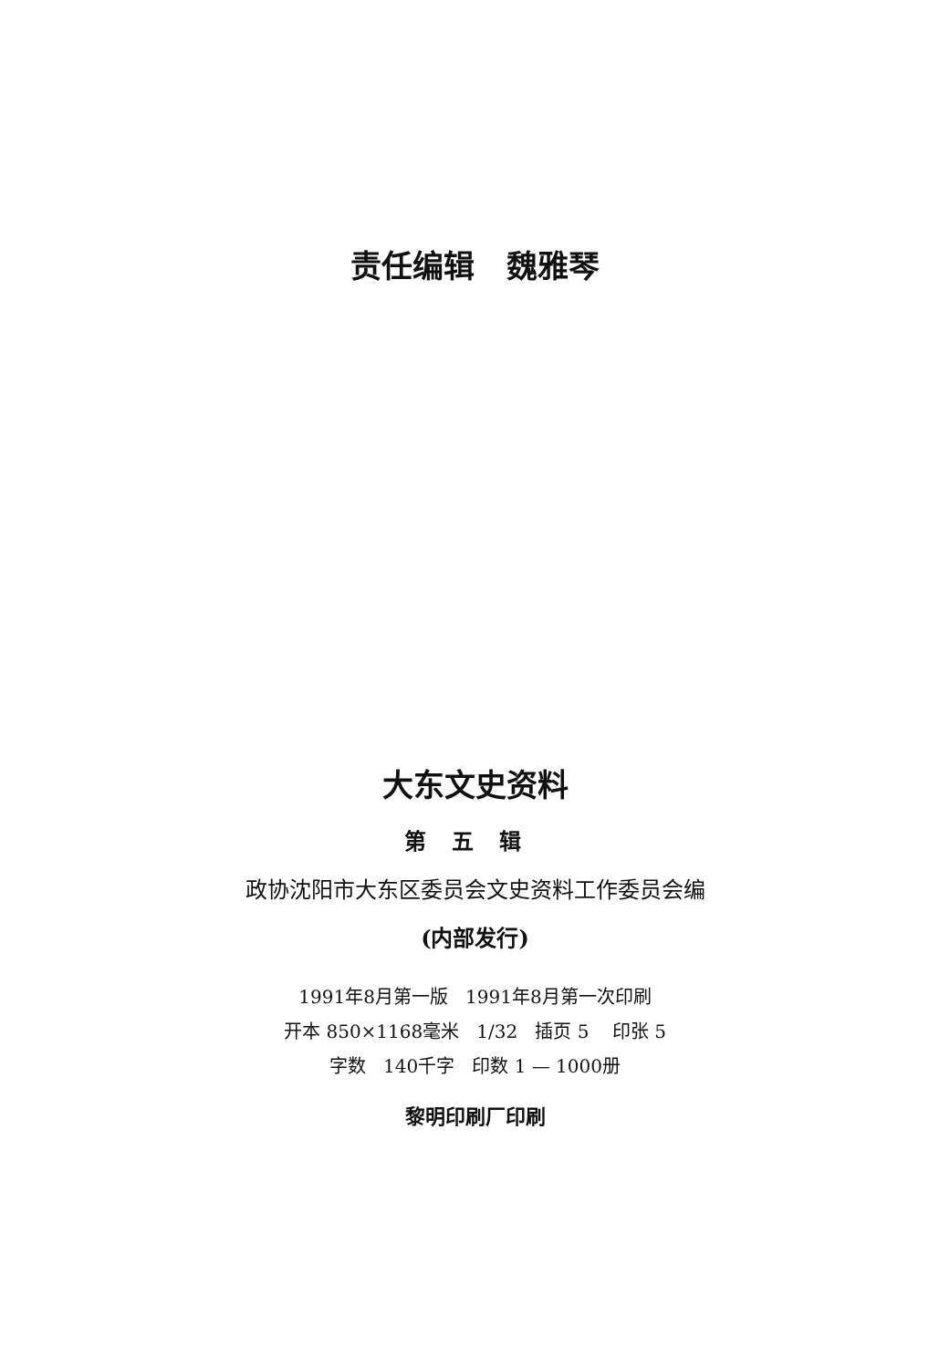责任编辑 魏雅琴
大东文史资料
第五辑
政协沈阳市大东区委员会文史资料工作委员会编
(内部发行)
1991年8月第一版 1991年8月第一次印刷
开本 850×1168毫米 1/32 插页 5 印张 5
字数 140千字 印数 1 — 1000册
黎明印刷厂印刷